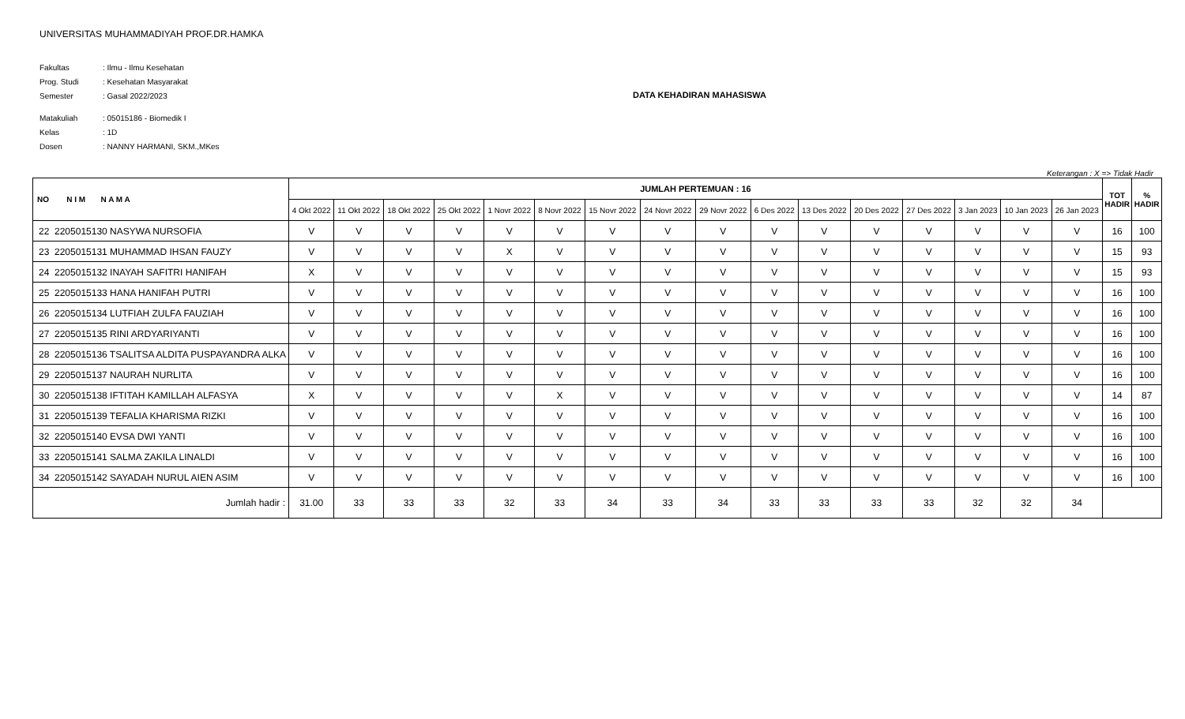UNIVERSITAS MUHAMMADIYAH PROF.DR.HAMKA
Fakultas: Ilmu - Ilmu Kesehatan
Prog. Studi: Kesehatan Masyarakat
Semester: Gasal 2022/2023
DATA KEHADIRAN MAHASISWA
Matakuliah: 05015186 - Biomedik I
Kelas: 1D
Dosen: NANNY HARMANI, SKM.,MKes
Keterangan : X => Tidak Hadir
| NO N I M N A M A | JUMLAH PERTEMUAN : 16 | | | | | | | | | | | | | | | | TOT HADIR | % HADIR |
| --- | --- | --- | --- | --- | --- | --- | --- | --- | --- | --- | --- | --- | --- | --- | --- | --- | --- | --- |
| | 4 Okt 2022 | 11 Okt 2022 | 18 Okt 2022 | 25 Okt 2022 | 1 Novr 2022 | 8 Novr 2022 | 15 Novr 2022 | 24 Novr 2022 | 29 Novr 2022 | 6 Des 2022 | 13 Des 2022 | 20 Des 2022 | 27 Des 2022 | 3 Jan 2023 | 10 Jan 2023 | 26 Jan 2023 | | |
| 22 2205015130 NASYWA NURSOFIA | V | V | V | V | V | V | V | V | V | V | V | V | V | V | V | V | 16 | 100 |
| 23 2205015131 MUHAMMAD IHSAN FAUZY | V | V | V | V | X | V | V | V | V | V | V | V | V | V | V | V | 15 | 93 |
| 24 2205015132 INAYAH SAFITRI HANIFAH | X | V | V | V | V | V | V | V | V | V | V | V | V | V | V | V | 15 | 93 |
| 25 2205015133 HANA HANIFAH PUTRI | V | V | V | V | V | V | V | V | V | V | V | V | V | V | V | V | 16 | 100 |
| 26 2205015134 LUTFIAH ZULFA FAUZIAH | V | V | V | V | V | V | V | V | V | V | V | V | V | V | V | V | 16 | 100 |
| 27 2205015135 RINI ARDYARIYANTI | V | V | V | V | V | V | V | V | V | V | V | V | V | V | V | V | 16 | 100 |
| 28 2205015136 TSALITSA ALDITA PUSPAYANDRA ALKA | V | V | V | V | V | V | V | V | V | V | V | V | V | V | V | V | 16 | 100 |
| 29 2205015137 NAURAH NURLITA | V | V | V | V | V | V | V | V | V | V | V | V | V | V | V | V | 16 | 100 |
| 30 2205015138 IFTITAH KAMILLAH ALFASYA | X | V | V | V | V | X | V | V | V | V | V | V | V | V | V | V | 14 | 87 |
| 31 2205015139 TEFALIA KHARISMA RIZKI | V | V | V | V | V | V | V | V | V | V | V | V | V | V | V | V | 16 | 100 |
| 32 2205015140 EVSA DWI YANTI | V | V | V | V | V | V | V | V | V | V | V | V | V | V | V | V | 16 | 100 |
| 33 2205015141 SALMA ZAKILA LINALDI | V | V | V | V | V | V | V | V | V | V | V | V | V | V | V | V | 16 | 100 |
| 34 2205015142 SAYADAH NURUL AIEN ASIM | V | V | V | V | V | V | V | V | V | V | V | V | V | V | V | V | 16 | 100 |
| Jumlah hadir : | 31.00 | 33 | 33 | 33 | 32 | 33 | 34 | 33 | 34 | 33 | 33 | 33 | 33 | 32 | 32 | 34 | | |